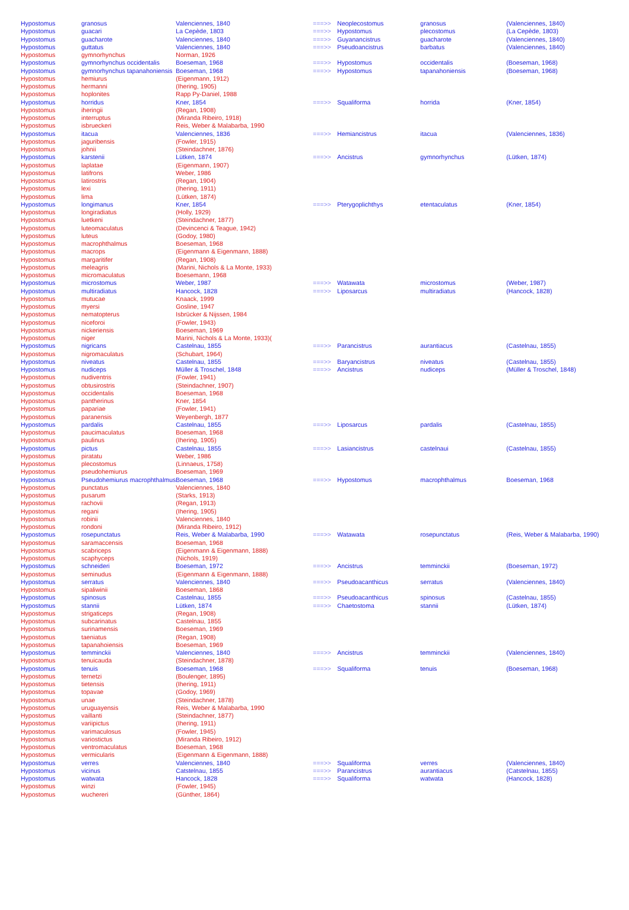| Hypostomus | granosus | Valenciennes, 1840 | ===>> | Neoplecostomus | granosus | (Valenciennes, 1840) |
| Hypostomus | guacari | La Cepède, 1803 | ===>> | Hypostomus | plecostomus | (La Cepède, 1803) |
| Hypostomus | guacharote | Valenciennes, 1840 | ===>> | Guyanancistrus | guacharote | (Valenciennes, 1840) |
| Hypostomus | guttatus | Valenciennes, 1840 | ===>> | Pseudoancistrus | barbatus | (Valenciennes, 1840) |
| Hypostomus | gymnorhynchus | Norman, 1926 | | | | |
| Hypostomus | gymnorhynchus occidentalis | Boeseman, 1968 | ===>> | Hypostomus | occidentalis | (Boeseman, 1968) |
| Hypostomus | gymnorhynchus tapanahoniensis | Boeseman, 1968 | ===>> | Hypostomus | tapanahoniensis | (Boeseman, 1968) |
| Hypostomus | hemiurus | (Eigenmann, 1912) | | | | |
| Hypostomus | hermanni | (Ihering, 1905) | | | | |
| Hypostomus | hoplonites | Rapp Py-Daniel, 1988 | | | | |
| Hypostomus | horridus | Kner, 1854 | ===>> | Squaliforma | horrida | (Kner, 1854) |
| Hypostomus | iheringii | (Regan, 1908) | | | | |
| Hypostomus | interruptus | (Miranda Ribeiro, 1918) | | | | |
| Hypostomus | isbrueckeri | Reis, Weber & Malabarba, 1990 | | | | |
| Hypostomus | itacua | Valenciennes, 1836 | ===>> | Hemiancistrus | itacua | (Valenciennes, 1836) |
| Hypostomus | jaguribensis | (Fowler, 1915) | | | | |
| Hypostomus | johnii | (Steindachner, 1876) | | | | |
| Hypostomus | karstenii | Lütken, 1874 | ===>> | Ancistrus | gymnorhynchus | (Lütken, 1874) |
| Hypostomus | laplatae | (Eigenmann, 1907) | | | | |
| Hypostomus | latifrons | Weber, 1986 | | | | |
| Hypostomus | latirostris | (Regan, 1904) | | | | |
| Hypostomus | lexi | (Ihering, 1911) | | | | |
| Hypostomus | lima | (Lütken, 1874) | | | | |
| Hypostomus | longimanus | Kner, 1854 | ===>> | Pterygoplichthys | etentaculatus | (Kner, 1854) |
| Hypostomus | longiradiatus | (Holly, 1929) | | | | |
| Hypostomus | luetkeni | (Steindachner, 1877) | | | | |
| Hypostomus | luteomaculatus | (Devincenci & Teague, 1942) | | | | |
| Hypostomus | luteus | (Godoy, 1980) | | | | |
| Hypostomus | macrophthalmus | Boeseman, 1968 | | | | |
| Hypostomus | macrops | (Eigenmann & Eigenmann, 1888) | | | | |
| Hypostomus | margaritifer | (Regan, 1908) | | | | |
| Hypostomus | meleagris | (Marini, Nichols & La Monte, 1933) | | | | |
| Hypostomus | micromaculatus | Boesemann, 1968 | | | | |
| Hypostomus | microstomus | Weber, 1987 | ===>> | Watawata | microstomus | (Weber, 1987) |
| Hypostomus | multiradiatus | Hancock, 1828 | ===>> | Liposarcus | multiradiatus | (Hancock, 1828) |
| Hypostomus | mutucae | Knaack, 1999 | | | | |
| Hypostomus | myersi | Gosline, 1947 | | | | |
| Hypostomus | nematopterus | Isbrücker & Nijssen, 1984 | | | | |
| Hypostomus | niceforoi | (Fowler, 1943) | | | | |
| Hypostomus | nickeriensis | Boeseman, 1969 | | | | |
| Hypostomus | niger | Marini, Nichols & La Monte, 1933)( | | | | |
| Hypostomus | nigricans | Castelnau, 1855 | ===>> | Parancistrus | aurantiacus | (Castelnau, 1855) |
| Hypostomus | nigromaculatus | (Schubart, 1964) | | | | |
| Hypostomus | niveatus | Castelnau, 1855 | ===>> | Baryancistrus | niveatus | (Castelnau, 1855) |
| Hypostomus | nudiceps | Müller & Troschel, 1848 | ===>> | Ancistrus | nudiceps | (Müller & Troschel, 1848) |
| Hypostomus | nudiventris | (Fowler, 1941) | | | | |
| Hypostomus | obtusirostris | (Steindachner, 1907) | | | | |
| Hypostomus | occidentalis | Boeseman, 1968 | | | | |
| Hypostomus | pantherinus | Kner, 1854 | | | | |
| Hypostomus | papariae | (Fowler, 1941) | | | | |
| Hypostomus | paranensis | Weyenbergh, 1877 | | | | |
| Hypostomus | pardalis | Castelnau, 1855 | ===>> | Liposarcus | pardalis | (Castelnau, 1855) |
| Hypostomus | paucimaculatus | Boeseman, 1968 | | | | |
| Hypostomus | paulinus | (Ihering, 1905) | | | | |
| Hypostomus | pictus | Castelnau, 1855 | ===>> | Lasiancistrus | castelnaui | (Castelnau, 1855) |
| Hypostomus | piratatu | Weber, 1986 | | | | |
| Hypostomus | plecostomus | (Linnaeus, 1758) | | | | |
| Hypostomus | pseudohemiurus | Boeseman, 1969 | | | | |
| Hypostomus | Pseudohemiurus macrophthalmus | Boeseman, 1968 | ===>> | Hypostomus | macrophthalmus | Boeseman, 1968 |
| Hypostomus | punctatus | Valenciennes, 1840 | | | | |
| Hypostomus | pusarum | (Starks, 1913) | | | | |
| Hypostomus | rachovii | (Regan, 1913) | | | | |
| Hypostomus | regani | (Ihering, 1905) | | | | |
| Hypostomus | robinii | Valenciennes, 1840 | | | | |
| Hypostomus | rondoni | (Miranda Ribeiro, 1912) | | | | |
| Hypostomus | rosepunctatus | Reis, Weber & Malabarba, 1990 | ===>> | Watawata | rosepunctatus | (Reis, Weber & Malabarba, 1990) |
| Hypostomus | saramaccensis | Boeseman, 1968 | | | | |
| Hypostomus | scabriceps | (Eigenmann & Eigenmann, 1888) | | | | |
| Hypostomus | scaphyceps | (Nichols, 1919) | | | | |
| Hypostomus | schneideri | Boeseman, 1972 | ===>> | Ancistrus | temminckii | (Boeseman, 1972) |
| Hypostomus | seminudus | (Eigenmann & Eigenmann, 1888) | | | | |
| Hypostomus | serratus | Valenciennes, 1840 | ===>> | Pseudoacanthicus | serratus | (Valenciennes, 1840) |
| Hypostomus | sipaliwinii | Boeseman, 1868 | | | | |
| Hypostomus | spinosus | Castelnau, 1855 | ===>> | Pseudoacanthicus | spinosus | (Castelnau, 1855) |
| Hypostomus | stannii | Lütken, 1874 | ===>> | Chaetostoma | stannii | (Lütken, 1874) |
| Hypostomus | strigaticeps | (Regan, 1908) | | | | |
| Hypostomus | subcarinatus | Castelnau, 1855 | | | | |
| Hypostomus | surinamensis | Boeseman, 1969 | | | | |
| Hypostomus | taeniatus | (Regan, 1908) | | | | |
| Hypostomus | tapanahoiensis | Boeseman, 1969 | | | | |
| Hypostomus | temminckii | Valenciennes, 1840 | ===>> | Ancistrus | temminckii | (Valenciennes, 1840) |
| Hypostomus | tenuicauda | (Steindachner, 1878) | | | | |
| Hypostomus | tenuis | Boeseman, 1968 | ===>> | Squaliforma | tenuis | (Boeseman, 1968) |
| Hypostomus | ternetzi | (Boulenger, 1895) | | | | |
| Hypostomus | tietensis | (Ihering, 1911) | | | | |
| Hypostomus | topavae | (Godoy, 1969) | | | | |
| Hypostomus | unae | (Steindachner, 1878) | | | | |
| Hypostomus | uruguayensis | Reis, Weber & Malabarba, 1990 | | | | |
| Hypostomus | vaillanti | (Steindachner, 1877) | | | | |
| Hypostomus | variipictus | (Ihering, 1911) | | | | |
| Hypostomus | varimaculosus | (Fowler, 1945) | | | | |
| Hypostomus | variostictus | (Miranda Ribeiro, 1912) | | | | |
| Hypostomus | ventromaculatus | Boeseman, 1968 | | | | |
| Hypostomus | vermicularis | (Eigenmann & Eigenmann, 1888) | | | | |
| Hypostomus | verres | Valenciennes, 1840 | ===>> | Squaliforma | verres | (Valenciennes, 1840) |
| Hypostomus | vicinus | Catstelnau, 1855 | ===>> | Parancistrus | aurantiacus | (Catstelnau, 1855) |
| Hypostomus | watwata | Hancock, 1828 | ===>> | Squaliforma | watwata | (Hancock, 1828) |
| Hypostomus | winzi | (Fowler, 1945) | | | | |
| Hypostomus | wuchereri | (Günther, 1864) | | | | |